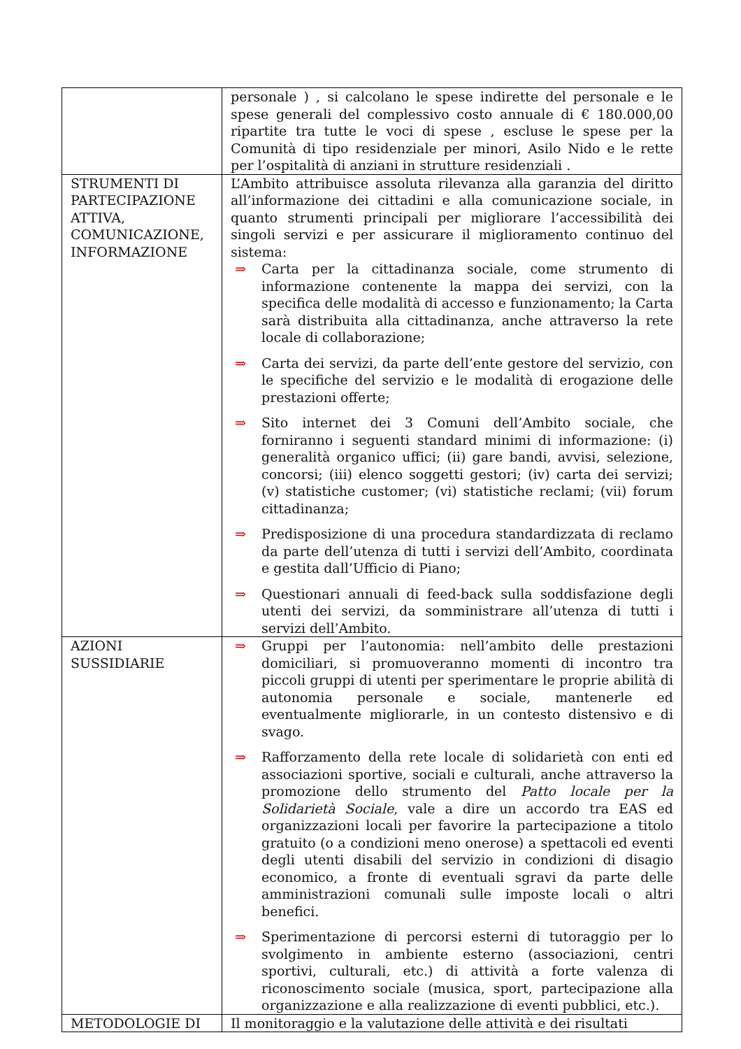| | personale ) , si calcolano le spese indirette del personale e le spese generali del complessivo costo annuale di € 180.000,00 ripartite tra tutte le voci di spese , escluse le spese per la Comunità di tipo residenziale per minori, Asilo Nido e le rette per l’ospitalità di anziani in strutture residenziali . |
| STRUMENTI DI PARTECIPAZIONE ATTIVA, COMUNICAZIONE, INFORMAZIONE | L’Ambito attribuisce assoluta rilevanza alla garanzia del diritto all’informazione dei cittadini e alla comunicazione sociale, in quanto strumenti principali per migliorare l’accessibilità dei singoli servizi e per assicurare il miglioramento continuo del sistema: ⇒ Carta per la cittadinanza sociale, come strumento di informazione contenente la mappa dei servizi, con la specifica delle modalità di accesso e funzionamento; la Carta sarà distribuita alla cittadinanza, anche attraverso la rete locale di collaborazione; ⇒ Carta dei servizi, da parte dell’ente gestore del servizio, con le specifiche del servizio e le modalità di erogazione delle prestazioni offerte; ⇒ Sito internet dei 3 Comuni dell’Ambito sociale, che forniranno i seguenti standard minimi di informazione: (i) generalità organico uffici; (ii) gare bandi, avvisi, selezione, concorsi; (iii) elenco soggetti gestori; (iv) carta dei servizi; (v) statistiche customer; (vi) statistiche reclami; (vii) forum cittadinanza; ⇒ Predisposizione di una procedura standardizzata di reclamo da parte dell’utenza di tutti i servizi dell’Ambito, coordinata e gestita dall’Ufficio di Piano; ⇒ Questionari annuali di feed-back sulla soddisfazione degli utenti dei servizi, da somministrare all’utenza di tutti i servizi dell’Ambito. |
| AZIONI SUSSIDIARIE | ⇒ Gruppi per l’autonomia: nell’ambito delle prestazioni domiciliari, si promuoveranno momenti di incontro tra piccoli gruppi di utenti per sperimentare le proprie abilità di autonomia personale e sociale, mantenerle ed eventualmente migliorarle, in un contesto distensivo e di svago. ⇒ Rafforzamento della rete locale di solidarietà con enti ed associazioni sportive, sociali e culturali, anche attraverso la promozione dello strumento del Patto locale per la Solidarietà Sociale , vale a dire un accordo tra EAS ed organizzazioni locali per favorire la partecipazione a titolo gratuito (o a condizioni meno onerose) a spettacoli ed eventi degli utenti disabili del servizio in condizioni di disagio economico, a fronte di eventuali sgravi da parte delle amministrazioni comunali sulle imposte locali o altri benefici. ⇒ Sperimentazione di percorsi esterni di tutoraggio per lo svolgimento in ambiente esterno (associazioni, centri sportivi, culturali, etc.) di attività a forte valenza di riconoscimento sociale (musica, sport, partecipazione alla organizzazione e alla realizzazione di eventi pubblici, etc.). |
| METODOLOGIE DI | Il monitoraggio e la valutazione delle attività e dei risultati |